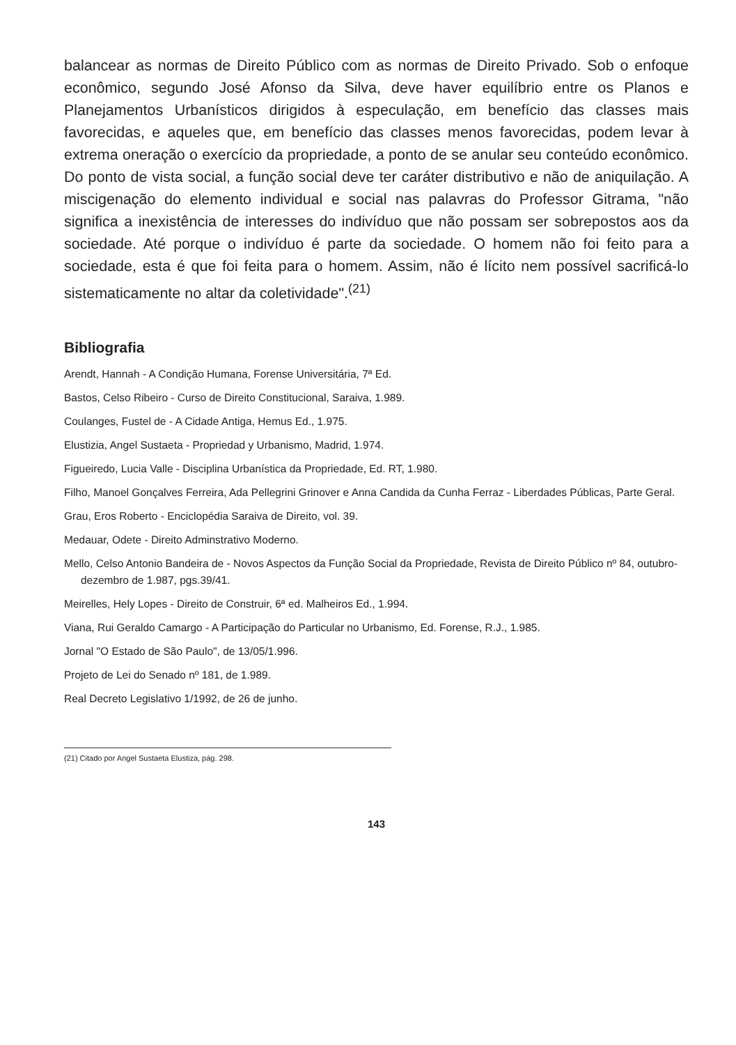balancear as normas de Direito Público com as normas de Direito Privado. Sob o enfoque econômico, segundo José Afonso da Silva, deve haver equilíbrio entre os Planos e Planejamentos Urbanísticos dirigidos à especulação, em benefício das classes mais favorecidas, e aqueles que, em benefício das classes menos favorecidas, podem levar à extrema oneração o exercício da propriedade, a ponto de se anular seu conteúdo econômico. Do ponto de vista social, a função social deve ter caráter distributivo e não de aniquilação. A miscigenação do elemento individual e social nas palavras do Professor Gitrama, "não significa a inexistência de interesses do indivíduo que não possam ser sobrepostos aos da sociedade. Até porque o indivíduo é parte da sociedade. O homem não foi feito para a sociedade, esta é que foi feita para o homem. Assim, não é lícito nem possível sacrificá-lo sistematicamente no altar da coletividade".<sup>(21)</sup>
Bibliografia
Arendt, Hannah - A Condição Humana, Forense Universitária, 7ª Ed.
Bastos, Celso Ribeiro - Curso de Direito Constitucional, Saraiva, 1.989.
Coulanges, Fustel de - A Cidade Antiga, Hemus Ed., 1.975.
Elustizia, Angel Sustaeta - Propriedad y Urbanismo, Madrid, 1.974.
Figueiredo, Lucia Valle - Disciplina Urbanística da Propriedade, Ed. RT, 1.980.
Filho, Manoel Gonçalves Ferreira, Ada Pellegrini Grinover e Anna Candida da Cunha Ferraz - Liberdades Públicas, Parte Geral.
Grau, Eros Roberto - Enciclopédia Saraiva de Direito, vol. 39.
Medauar, Odete - Direito Adminstrativo Moderno.
Mello, Celso Antonio Bandeira de - Novos Aspectos da Função Social da Propriedade, Revista de Direito Público nº 84, outubro-dezembro de 1.987, pgs.39/41.
Meirelles, Hely Lopes - Direito de Construir, 6ª ed. Malheiros Ed., 1.994.
Viana, Rui Geraldo Camargo - A Participação do Particular no Urbanismo, Ed. Forense, R.J., 1.985.
Jornal "O Estado de São Paulo", de 13/05/1.996.
Projeto de Lei do Senado nº 181, de 1.989.
Real Decreto Legislativo 1/1992, de 26 de junho.
(21) Citado por Angel Sustaeta Elustiza, pág. 298.
143